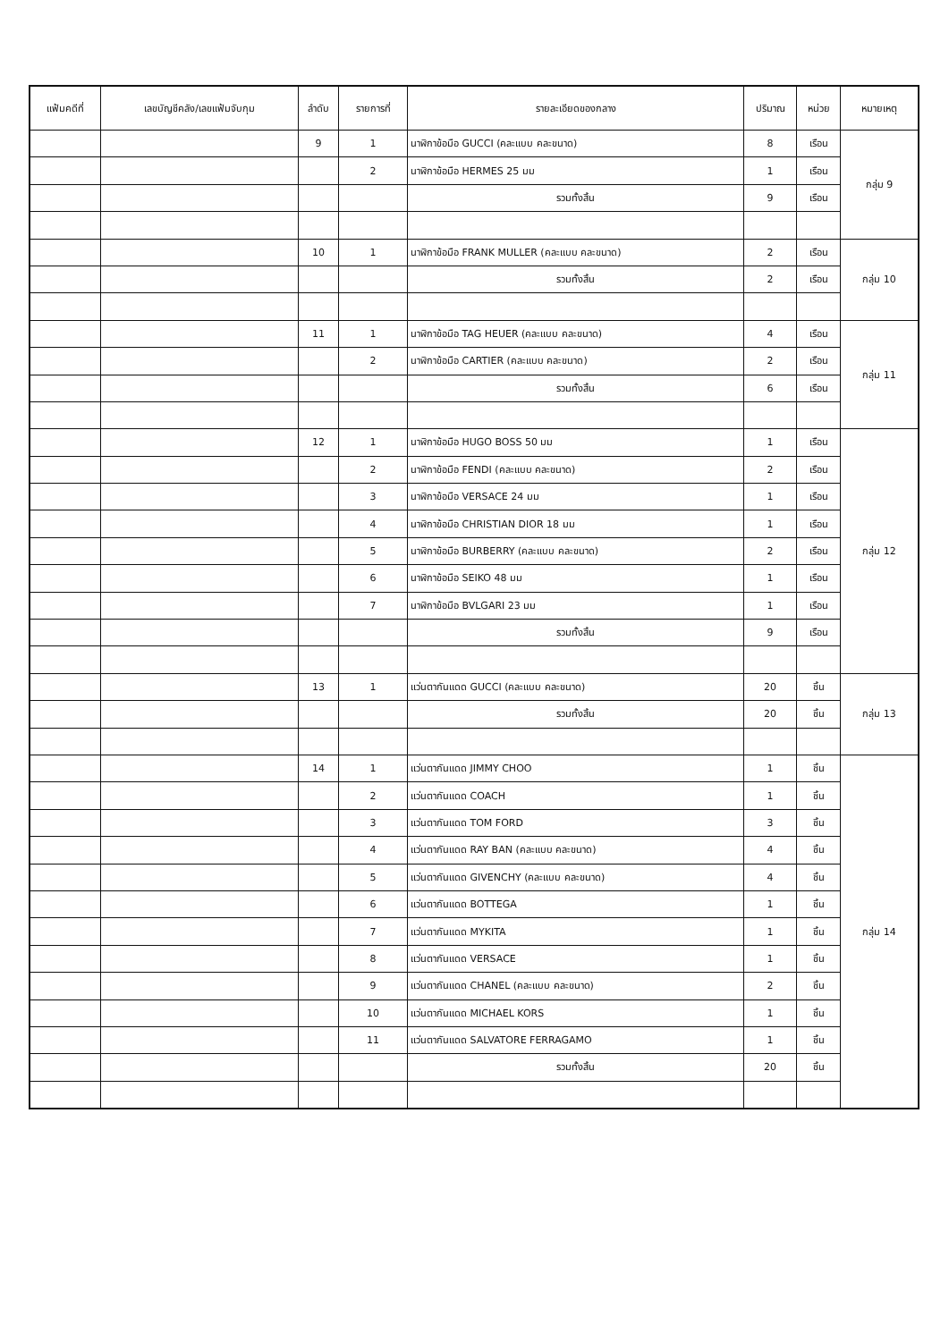| แฟ้มคดีที่ | เลขบัญชีคลัง/เลขแฟ้มจับกุม | ลำดับ | รายการที่ | รายละเอียดของกลาง | ปริมาณ | หน่วย | หมายเหตุ |
| --- | --- | --- | --- | --- | --- | --- | --- |
| | | 9 | 1 | นาฬิกาข้อมือ GUCCI (คละแบบ คละขนาด) | 8 | เรือน | กลุ่ม 9 |
| | | | 2 | นาฬิกาข้อมือ HERMES 25 มม | 1 | เรือน | |
| | | | | รวมทั้งสิ้น | 9 | เรือน | |
| | | 10 | 1 | นาฬิกาข้อมือ FRANK MULLER (คละแบบ คละขนาด) | 2 | เรือน | กลุ่ม 10 |
| | | | | รวมทั้งสิ้น | 2 | เรือน | |
| | | 11 | 1 | นาฬิกาข้อมือ TAG HEUER (คละแบบ คละขนาด) | 4 | เรือน | กลุ่ม 11 |
| | | | 2 | นาฬิกาข้อมือ CARTIER (คละแบบ คละขนาด) | 2 | เรือน | |
| | | | | รวมทั้งสิ้น | 6 | เรือน | |
| | | 12 | 1 | นาฬิกาข้อมือ HUGO BOSS 50 มม | 1 | เรือน | กลุ่ม 12 |
| | | | 2 | นาฬิกาข้อมือ FENDI (คละแบบ คละขนาด) | 2 | เรือน | |
| | | | 3 | นาฬิกาข้อมือ VERSACE 24 มม | 1 | เรือน | |
| | | | 4 | นาฬิกาข้อมือ CHRISTIAN DIOR 18 มม | 1 | เรือน | |
| | | | 5 | นาฬิกาข้อมือ BURBERRY (คละแบบ คละขนาด) | 2 | เรือน | |
| | | | 6 | นาฬิกาข้อมือ SEIKO 48 มม | 1 | เรือน | |
| | | | 7 | นาฬิกาข้อมือ BVLGARI 23 มม | 1 | เรือน | |
| | | | | รวมทั้งสิ้น | 9 | เรือน | |
| | | 13 | 1 | แว่นตากันแดด GUCCI (คละแบบ คละขนาด) | 20 | ชิ้น | กลุ่ม 13 |
| | | | | รวมทั้งสิ้น | 20 | ชิ้น | |
| | | 14 | 1 | แว่นตากันแดด JIMMY CHOO | 1 | ชิ้น | กลุ่ม 14 |
| | | | 2 | แว่นตากันแดด COACH | 1 | ชิ้น | |
| | | | 3 | แว่นตากันแดด TOM FORD | 3 | ชิ้น | |
| | | | 4 | แว่นตากันแดด RAY BAN (คละแบบ คละขนาด) | 4 | ชิ้น | |
| | | | 5 | แว่นตากันแดด GIVENCHY (คละแบบ คละขนาด) | 4 | ชิ้น | |
| | | | 6 | แว่นตากันแดด BOTTEGA | 1 | ชิ้น | |
| | | | 7 | แว่นตากันแดด MYKITA | 1 | ชิ้น | |
| | | | 8 | แว่นตากันแดด VERSACE | 1 | ชิ้น | |
| | | | 9 | แว่นตากันแดด CHANEL (คละแบบ คละขนาด) | 2 | ชิ้น | |
| | | | 10 | แว่นตากันแดด MICHAEL KORS | 1 | ชิ้น | |
| | | | 11 | แว่นตากันแดด SALVATORE FERRAGAMO | 1 | ชิ้น | |
| | | | | รวมทั้งสิ้น | 20 | ชิ้น | |